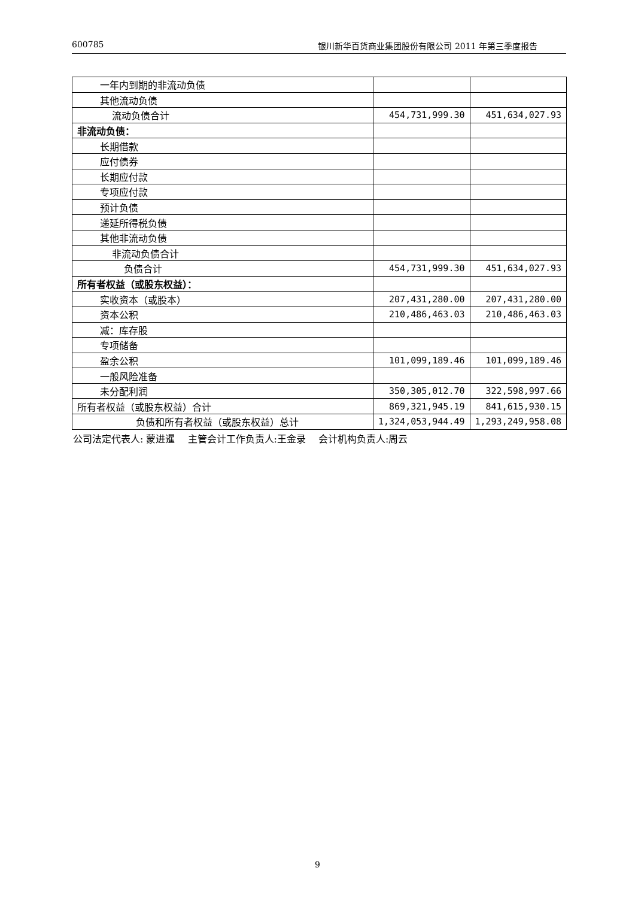600785 银川新华百货商业集团股份有限公司 2011 年第三季度报告
| 一年内到期的非流动负债 | | |
| 其他流动负债 | | |
| 流动负债合计 | 454,731,999.30 | 451,634,027.93 |
| 非流动负债： | | |
| 长期借款 | | |
| 应付债券 | | |
| 长期应付款 | | |
| 专项应付款 | | |
| 预计负债 | | |
| 递延所得税负债 | | |
| 其他非流动负债 | | |
| 非流动负债合计 | | |
| 负债合计 | 454,731,999.30 | 451,634,027.93 |
| 所有者权益（或股东权益）： | | |
| 实收资本（或股本） | 207,431,280.00 | 207,431,280.00 |
| 资本公积 | 210,486,463.03 | 210,486,463.03 |
| 减：库存股 | | |
| 专项储备 | | |
| 盈余公积 | 101,099,189.46 | 101,099,189.46 |
| 一般风险准备 | | |
| 未分配利润 | 350,305,012.70 | 322,598,997.66 |
| 所有者权益（或股东权益）合计 | 869,321,945.19 | 841,615,930.15 |
| 负债和所有者权益（或股东权益）总计 | 1,324,053,944.49 | 1,293,249,958.08 |
公司法定代表人: 蒙进暹　 主管会计工作负责人:王金录　 会计机构负责人:周云
9